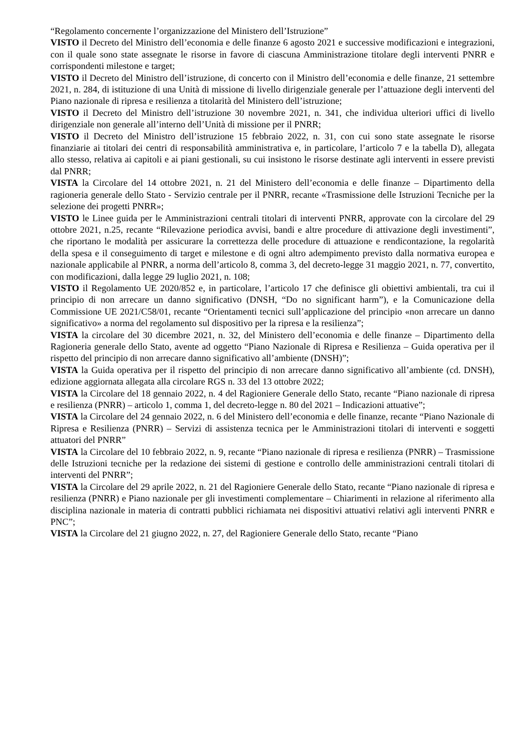“Regolamento concernente l’organizzazione del Ministero dell’Istruzione”
VISTO il Decreto del Ministro dell’economia e delle finanze 6 agosto 2021 e successive modificazioni e integrazioni, con il quale sono state assegnate le risorse in favore di ciascuna Amministrazione titolare degli interventi PNRR e corrispondenti milestone e target;
VISTO il Decreto del Ministro dell’istruzione, di concerto con il Ministro dell’economia e delle finanze, 21 settembre 2021, n. 284, di istituzione di una Unità di missione di livello dirigenziale generale per l’attuazione degli interventi del Piano nazionale di ripresa e resilienza a titolarità del Ministero dell’istruzione;
VISTO il Decreto del Ministro dell’istruzione 30 novembre 2021, n. 341, che individua ulteriori uffici di livello dirigenziale non generale all’interno dell’Unità di missione per il PNRR;
VISTO il Decreto del Ministro dell’istruzione 15 febbraio 2022, n. 31, con cui sono state assegnate le risorse finanziarie ai titolari dei centri di responsabilità amministrativa e, in particolare, l’articolo 7 e la tabella D), allegata allo stesso, relativa ai capitoli e ai piani gestionali, su cui insistono le risorse destinate agli interventi in essere previsti dal PNRR;
VISTA la Circolare del 14 ottobre 2021, n. 21 del Ministero dell’economia e delle finanze – Dipartimento della ragioneria generale dello Stato - Servizio centrale per il PNRR, recante «Trasmissione delle Istruzioni Tecniche per la selezione dei progetti PNRR»;
VISTO le Linee guida per le Amministrazioni centrali titolari di interventi PNRR, approvate con la circolare del 29 ottobre 2021, n.25, recante “Rilevazione periodica avvisi, bandi e altre procedure di attivazione degli investimenti”, che riportano le modalità per assicurare la correttezza delle procedure di attuazione e rendicontazione, la regolarità della spesa e il conseguimento di target e milestone e di ogni altro adempimento previsto dalla normativa europea e nazionale applicabile al PNRR, a norma dell’articolo 8, comma 3, del decreto-legge 31 maggio 2021, n. 77, convertito, con modificazioni, dalla legge 29 luglio 2021, n. 108;
VISTO il Regolamento UE 2020/852 e, in particolare, l’articolo 17 che definisce gli obiettivi ambientali, tra cui il principio di non arrecare un danno significativo (DNSH, “Do no significant harm”), e la Comunicazione della Commissione UE 2021/C58/01, recante “Orientamenti tecnici sull’applicazione del principio «non arrecare un danno significativo» a norma del regolamento sul dispositivo per la ripresa e la resilienza”;
VISTA la circolare del 30 dicembre 2021, n. 32, del Ministero dell’economia e delle finanze – Dipartimento della Ragioneria generale dello Stato, avente ad oggetto “Piano Nazionale di Ripresa e Resilienza – Guida operativa per il rispetto del principio di non arrecare danno significativo all’ambiente (DNSH)”;
VISTA la Guida operativa per il rispetto del principio di non arrecare danno significativo all’ambiente (cd. DNSH), edizione aggiornata allegata alla circolare RGS n. 33 del 13 ottobre 2022;
VISTA la Circolare del 18 gennaio 2022, n. 4 del Ragioniere Generale dello Stato, recante “Piano nazionale di ripresa e resilienza (PNRR) – articolo 1, comma 1, del decreto-legge n. 80 del 2021 – Indicazioni attuative”;
VISTA la Circolare del 24 gennaio 2022, n. 6 del Ministero dell’economia e delle finanze, recante “Piano Nazionale di Ripresa e Resilienza (PNRR) – Servizi di assistenza tecnica per le Amministrazioni titolari di interventi e soggetti attuatori del PNRR”
VISTA la Circolare del 10 febbraio 2022, n. 9, recante “Piano nazionale di ripresa e resilienza (PNRR) – Trasmissione delle Istruzioni tecniche per la redazione dei sistemi di gestione e controllo delle amministrazioni centrali titolari di interventi del PNRR”;
VISTA la Circolare del 29 aprile 2022, n. 21 del Ragioniere Generale dello Stato, recante “Piano nazionale di ripresa e resilienza (PNRR) e Piano nazionale per gli investimenti complementare – Chiarimenti in relazione al riferimento alla disciplina nazionale in materia di contratti pubblici richiamata nei dispositivi attuativi relativi agli interventi PNRR e PNC”;
VISTA la Circolare del 21 giugno 2022, n. 27, del Ragioniere Generale dello Stato, recante “Piano